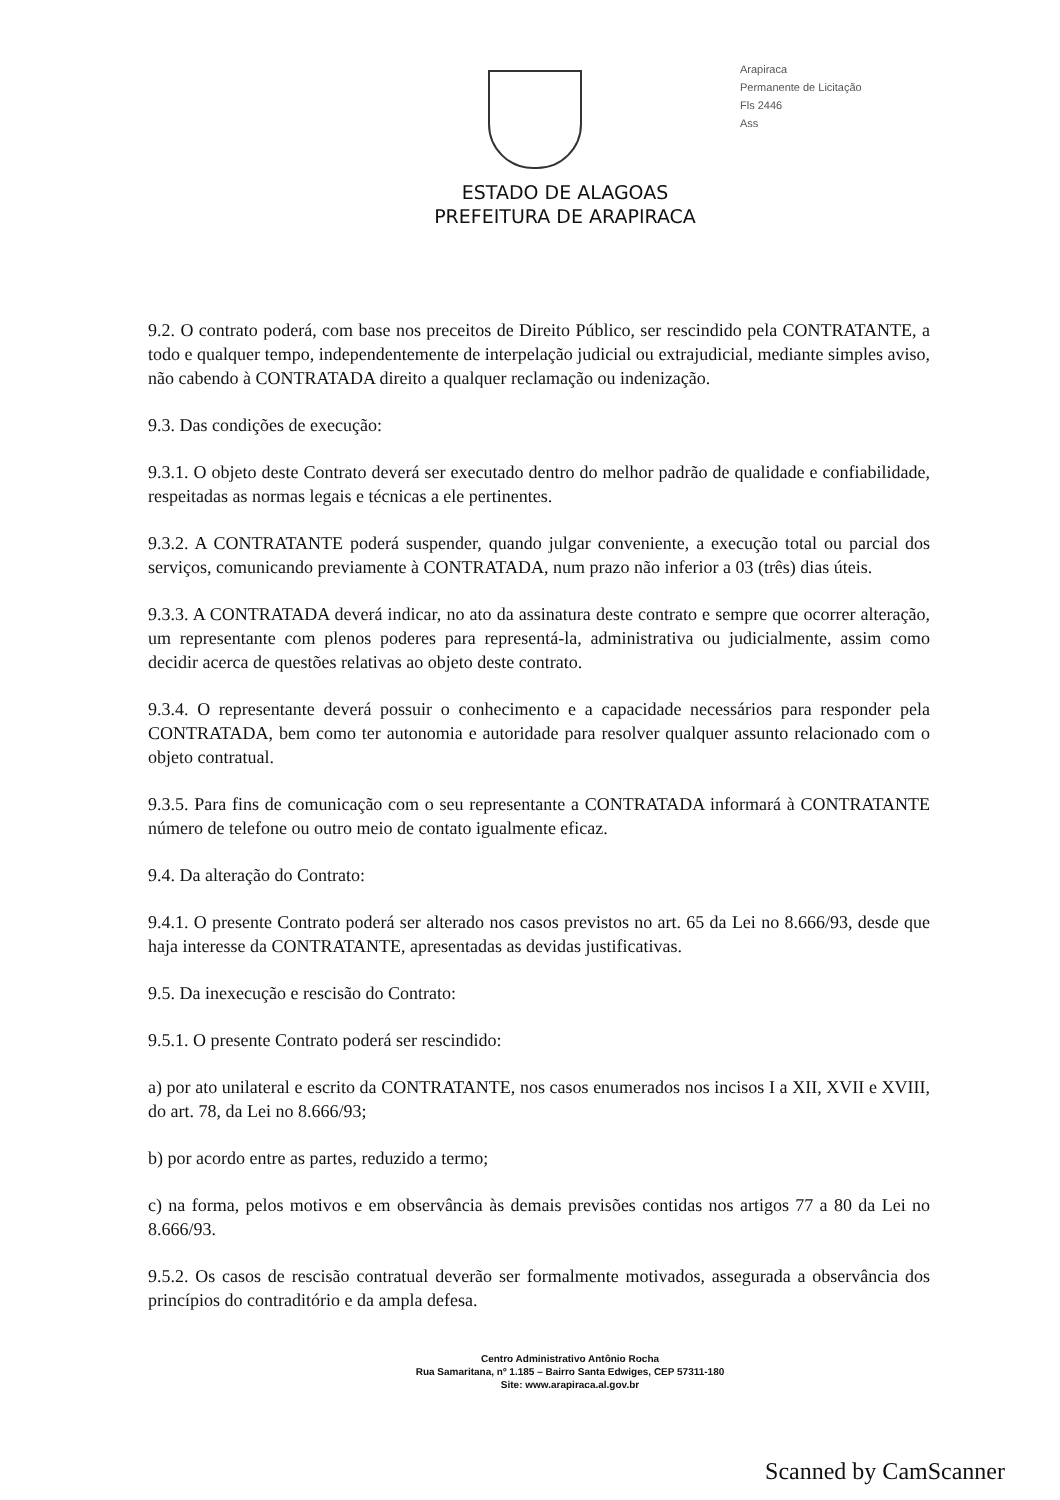Arapiraca
Permanente de Licitação
Fls 2446
Ass
ESTADO DE ALAGOAS
PREFEITURA DE ARAPIRACA
9.2. O contrato poderá, com base nos preceitos de Direito Público, ser rescindido pela CONTRATANTE, a todo e qualquer tempo, independentemente de interpelação judicial ou extrajudicial, mediante simples aviso, não cabendo à CONTRATADA direito a qualquer reclamação ou indenização.
9.3. Das condições de execução:
9.3.1. O objeto deste Contrato deverá ser executado dentro do melhor padrão de qualidade e confiabilidade, respeitadas as normas legais e técnicas a ele pertinentes.
9.3.2. A CONTRATANTE poderá suspender, quando julgar conveniente, a execução total ou parcial dos serviços, comunicando previamente à CONTRATADA, num prazo não inferior a 03 (três) dias úteis.
9.3.3. A CONTRATADA deverá indicar, no ato da assinatura deste contrato e sempre que ocorrer alteração, um representante com plenos poderes para representá-la, administrativa ou judicialmente, assim como decidir acerca de questões relativas ao objeto deste contrato.
9.3.4. O representante deverá possuir o conhecimento e a capacidade necessários para responder pela CONTRATADA, bem como ter autonomia e autoridade para resolver qualquer assunto relacionado com o objeto contratual.
9.3.5. Para fins de comunicação com o seu representante a CONTRATADA informará à CONTRATANTE número de telefone ou outro meio de contato igualmente eficaz.
9.4. Da alteração do Contrato:
9.4.1. O presente Contrato poderá ser alterado nos casos previstos no art. 65 da Lei no 8.666/93, desde que haja interesse da CONTRATANTE, apresentadas as devidas justificativas.
9.5. Da inexecução e rescisão do Contrato:
9.5.1. O presente Contrato poderá ser rescindido:
a) por ato unilateral e escrito da CONTRATANTE, nos casos enumerados nos incisos I a XII, XVII e XVIII, do art. 78, da Lei no 8.666/93;
b) por acordo entre as partes, reduzido a termo;
c) na forma, pelos motivos e em observância às demais previsões contidas nos artigos 77 a 80 da Lei no 8.666/93.
9.5.2. Os casos de rescisão contratual deverão ser formalmente motivados, assegurada a observância dos princípios do contraditório e da ampla defesa.
Centro Administrativo Antônio Rocha
Rua Samaritana, nº 1.185 – Bairro Santa Edwiges, CEP 57311-180
Site: www.arapiraca.al.gov.br
Scanned by CamScanner